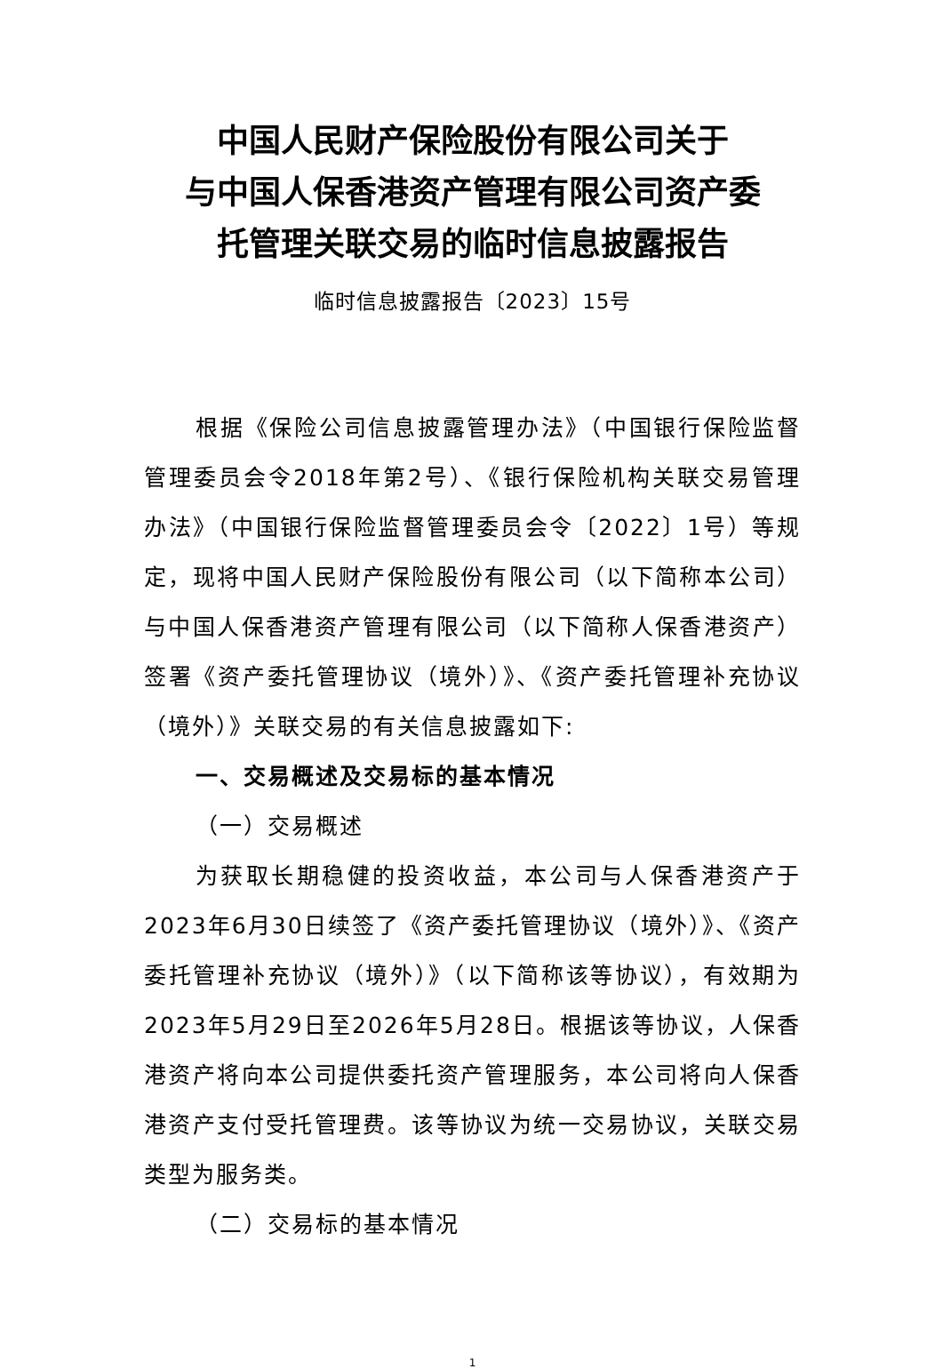中国人民财产保险股份有限公司关于
与中国人保香港资产管理有限公司资产委
托管理关联交易的临时信息披露报告
临时信息披露报告〔2023〕15号
根据《保险公司信息披露管理办法》（中国银行保险监督管理委员会令2018年第2号）、《银行保险机构关联交易管理办法》（中国银行保险监督管理委员会令〔2022〕1号）等规定，现将中国人民财产保险股份有限公司（以下简称本公司）与中国人保香港资产管理有限公司（以下简称人保香港资产）签署《资产委托管理协议（境外）》、《资产委托管理补充协议（境外）》关联交易的有关信息披露如下:
一、交易概述及交易标的基本情况
（一）交易概述
为获取长期稳健的投资收益，本公司与人保香港资产于2023年6月30日续签了《资产委托管理协议（境外）》、《资产委托管理补充协议（境外）》（以下简称该等协议），有效期为2023年5月29日至2026年5月28日。根据该等协议，人保香港资产将向本公司提供委托资产管理服务，本公司将向人保香港资产支付受托管理费。该等协议为统一交易协议，关联交易类型为服务类。
（二）交易标的基本情况
1